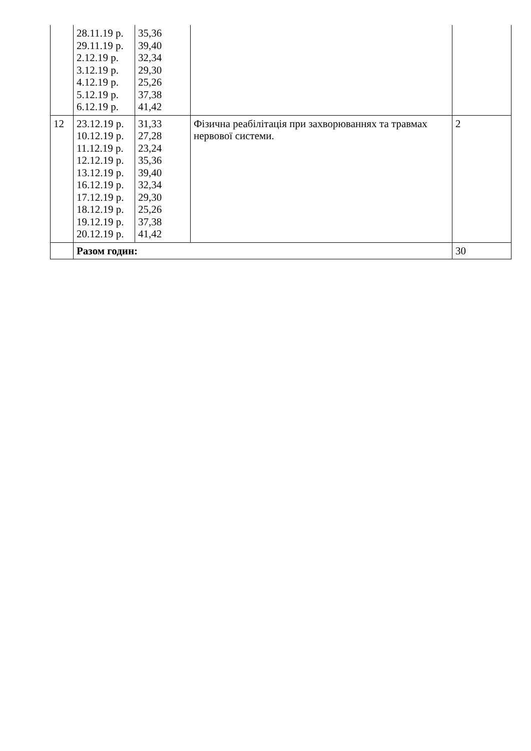| | 28.11.19 р. 29.11.19 р. 2.12.19 р. 3.12.19 р. 4.12.19 р. 5.12.19 р. 6.12.19 р. | 35,36 39,40 32,34 29,30 25,26 37,38 41,42 | | |
| 12 | 23.12.19 р. 10.12.19 р. 11.12.19 р. 12.12.19 р. 13.12.19 р. 16.12.19 р. 17.12.19 р. 18.12.19 р. 19.12.19 р. 20.12.19 р. | 31,33 27,28 23,24 35,36 39,40 32,34 29,30 25,26 37,38 41,42 | Фізична реабілітація при захворюваннях та травмах нервової системи. | 2 |
| | Разом годин: | | | 30 |